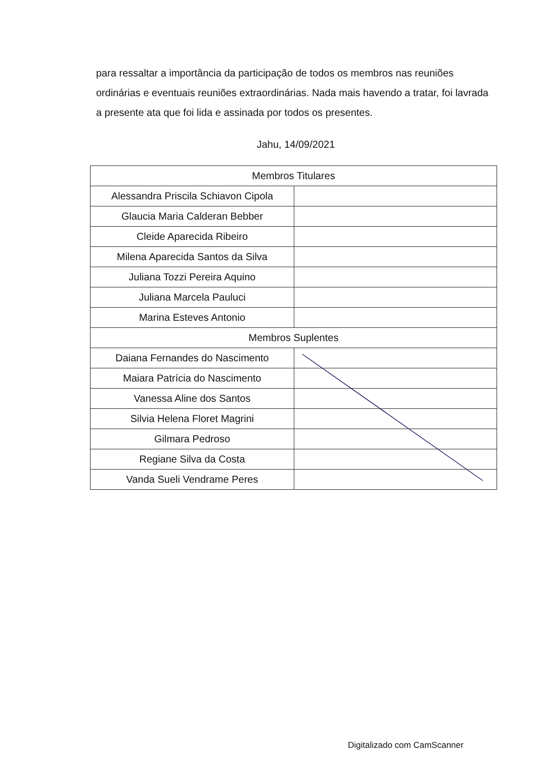para ressaltar a importância da participação de todos os membros nas reuniões ordinárias e eventuais reuniões extraordinárias. Nada mais havendo a tratar, foi lavrada a presente ata que foi lida e assinada por todos os presentes.
Jahu, 14/09/2021
| Membros Titulares | |
| Alessandra Priscila Schiavon Cipola | |
| Glaucia Maria Calderan Bebber | |
| Cleide Aparecida Ribeiro | |
| Milena Aparecida Santos da Silva | |
| Juliana Tozzi Pereira Aquino | |
| Juliana Marcela Pauluci | |
| Marina Esteves Antonio | |
| Membros Suplentes | |
| Daiana Fernandes do Nascimento | |
| Maiara Patrícia do Nascimento | |
| Vanessa Aline dos Santos | |
| Silvia Helena Floret Magrini | |
| Gilmara Pedroso | |
| Regiane Silva da Costa | |
| Vanda Sueli Vendrame Peres | |
Digitalizado com CamScanner